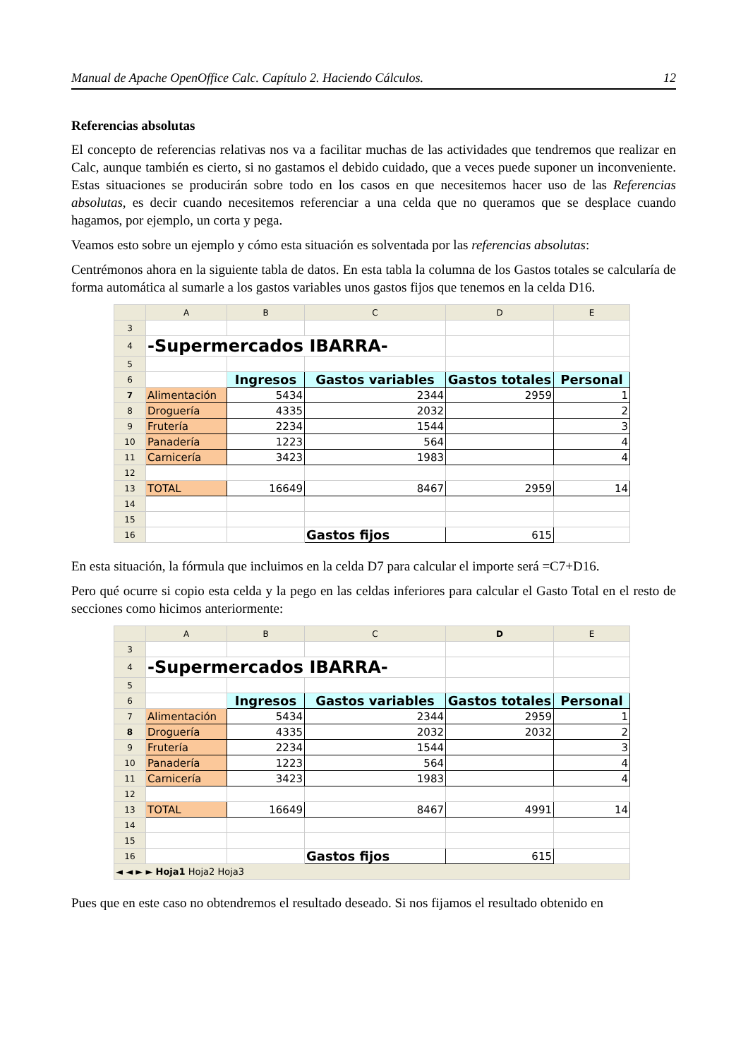Manual de Apache OpenOffice Calc. Capítulo 2. Haciendo Cálculos. 12
Referencias absolutas
El concepto de referencias relativas nos va a facilitar muchas de las actividades que tendremos que realizar en Calc, aunque también es cierto, si no gastamos el debido cuidado, que a veces puede suponer un inconveniente. Estas situaciones se producirán sobre todo en los casos en que necesitemos hacer uso de las Referencias absolutas, es decir cuando necesitemos referenciar a una celda que no queramos que se desplace cuando hagamos, por ejemplo, un corta y pega.
Veamos esto sobre un ejemplo y cómo esta situación es solventada por las referencias absolutas:
Centrémonos ahora en la siguiente tabla de datos. En esta tabla la columna de los Gastos totales se calcularía de forma automática al sumarle a los gastos variables unos gastos fijos que tenemos en la celda D16.
| | A | B | C | D | E |
| --- | --- | --- | --- | --- | --- |
| 3 | | | | | |
| 4 | -Supermercados IBARRA- | | | | |
| 5 | | | | | |
| 6 | | Ingresos | Gastos variables | Gastos totales | Personal |
| 7 | Alimentación | 5434 | 2344 | 2959 | 1 |
| 8 | Droguería | 4335 | 2032 | | 2 |
| 9 | Frutería | 2234 | 1544 | | 3 |
| 10 | Panadería | 1223 | 564 | | 4 |
| 11 | Carnicería | 3423 | 1983 | | 4 |
| 12 | | | | | |
| 13 | TOTAL | 16649 | 8467 | 2959 | 14 |
| 14 | | | | | |
| 15 | | | | | |
| 16 | | | Gastos fijos | 615 | |
En esta situación, la fórmula que incluimos en la celda D7 para calcular el importe será =C7+D16.
Pero qué ocurre si copio esta celda y la pego en las celdas inferiores para calcular el Gasto Total en el resto de secciones como hicimos anteriormente:
| | A | B | C | D | E |
| --- | --- | --- | --- | --- | --- |
| 3 | | | | | |
| 4 | -Supermercados IBARRA- | | | | |
| 5 | | | | | |
| 6 | | Ingresos | Gastos variables | Gastos totales | Personal |
| 7 | Alimentación | 5434 | 2344 | 2959 | 1 |
| 8 | Droguería | 4335 | 2032 | 2032 | 2 |
| 9 | Frutería | 2234 | 1544 | | 3 |
| 10 | Panadería | 1223 | 564 | | 4 |
| 11 | Carnicería | 3423 | 1983 | | 4 |
| 12 | | | | | |
| 13 | TOTAL | 16649 | 8467 | 4991 | 14 |
| 14 | | | | | |
| 15 | | | | | |
| 16 | | | Gastos fijos | 615 | |
| ◄ ◄ ► ► Hoja1 Hoja2 Hoja3 | | | | | |
Pues que en este caso no obtendremos el resultado deseado. Si nos fijamos el resultado obtenido en